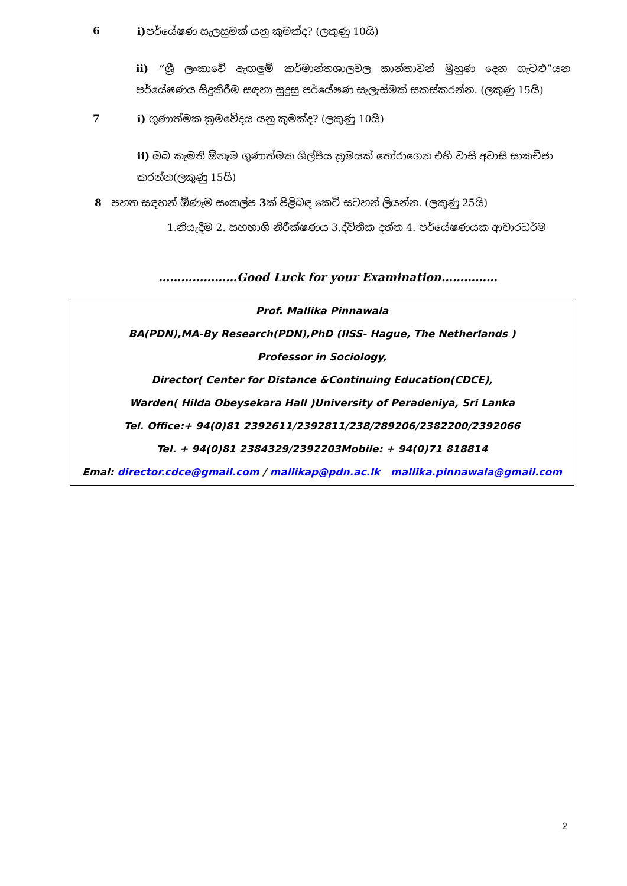6
i) පර්යේෂණ සැලසුමක් යනු කුමක්ද? (ලකුණු 10යි)
ii) “ශ්‍රී ලංකාවේ ඇඟලුම් කර්මාන්තශාලවල කාන්තාවන් මුහුණ දෙන ගැටළු”යන පර්යේෂණය සිදුකිරීම සඳහා සුදුසු පර්යේෂණ සැලැස්මක් සකස්කරන්න. (ලකුණු 15යි)
7
i) ගුණාත්මක ක්‍රමවේදය යනු කුමක්ද? (ලකුණු 10යි)
ii) ඔබ කැමති ඕනෑම ගුණාත්මක ශිල්පීය ක්‍රමයක් තෝරාගෙන එහි වාසි අවාසි සාකච්ජා කරන්න(ලකුණු 15යි)
8 පහත සඳහන් ඕණෑම සංකල්ප 3ක් පිළිබඳ කෙටි සටහන් ලියන්න. (ලකුණු 25යි)
1.නියැදීම 2. සහභාගි නිරීක්ෂණය 3.ද්විතීක දත්ත 4. පර්යේෂණයක ආචාරධර්ම
…………………Good Luck for your Examination……………
Prof. Mallika Pinnawala
BA(PDN),MA-By Research(PDN),PhD (IISS- Hague, The Netherlands )
Professor in Sociology,
Director( Center for Distance &Continuing Education(CDCE),
Warden( Hilda Obeysekara Hall )University of Peradeniya, Sri Lanka
Tel. Office:+ 94(0)81 2392611/2392811/238/289206/2382200/2392066
Tel. + 94(0)81 2384329/2392203Mobile: + 94(0)71 818814
Emal: director.cdce@gmail.com / mallikap@pdn.ac.lk mallika.pinnawala@gmail.com
2